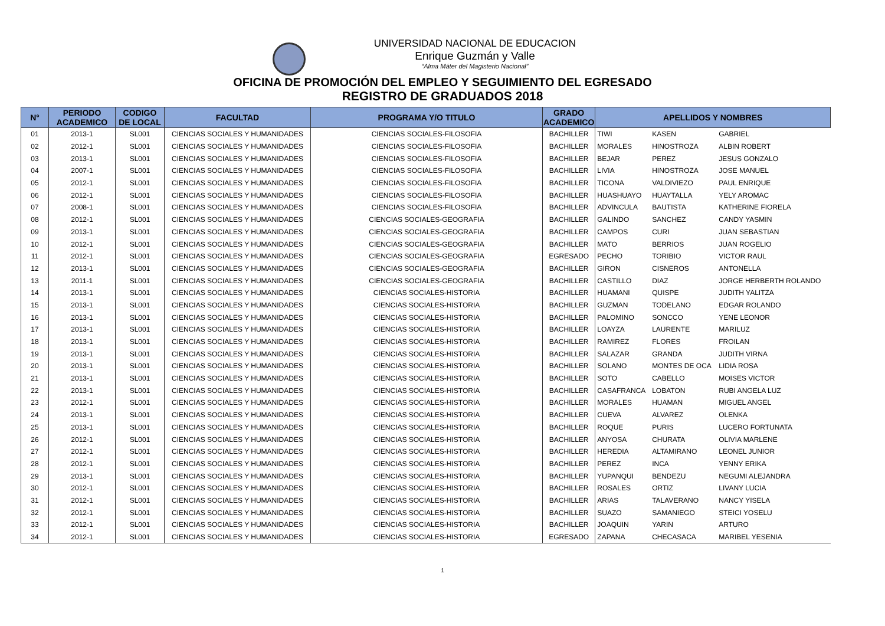UNIVERSIDAD NACIONAL DE EDUCACION
Enrique Guzmán y Valle
“Alma Máter del Magisterio Nacional”
OFICINA DE PROMOCIÓN DEL EMPLEO Y SEGUIMIENTO DEL EGRESADO
REGISTRO DE GRADUADOS 2018
| N° | PERIODO ACADEMICO | CODIGO DE LOCAL | FACULTAD | PROGRAMA Y/O TITULO | GRADO ACADEMICO | APELLIDOS Y NOMBRES | | |
| --- | --- | --- | --- | --- | --- | --- | --- | --- |
| 01 | 2013-1 | SL001 | CIENCIAS SOCIALES Y HUMANIDADES | CIENCIAS SOCIALES-FILOSOFIA | BACHILLER | TIWI | KASEN | GABRIEL |
| 02 | 2012-1 | SL001 | CIENCIAS SOCIALES Y HUMANIDADES | CIENCIAS SOCIALES-FILOSOFIA | BACHILLER | MORALES | HINOSTROZA | ALBIN ROBERT |
| 03 | 2013-1 | SL001 | CIENCIAS SOCIALES Y HUMANIDADES | CIENCIAS SOCIALES-FILOSOFIA | BACHILLER | BEJAR | PEREZ | JESUS GONZALO |
| 04 | 2007-1 | SL001 | CIENCIAS SOCIALES Y HUMANIDADES | CIENCIAS SOCIALES-FILOSOFIA | BACHILLER | LIVIA | HINOSTROZA | JOSE MANUEL |
| 05 | 2012-1 | SL001 | CIENCIAS SOCIALES Y HUMANIDADES | CIENCIAS SOCIALES-FILOSOFIA | BACHILLER | TICONA | VALDIVIEZO | PAUL ENRIQUE |
| 06 | 2012-1 | SL001 | CIENCIAS SOCIALES Y HUMANIDADES | CIENCIAS SOCIALES-FILOSOFIA | BACHILLER | HUASHUAYO | HUAYTALLA | YELY AROMAC |
| 07 | 2008-1 | SL001 | CIENCIAS SOCIALES Y HUMANIDADES | CIENCIAS SOCIALES-FILOSOFIA | BACHILLER | ADVINCULA | BAUTISTA | KATHERINE FIORELA |
| 08 | 2012-1 | SL001 | CIENCIAS SOCIALES Y HUMANIDADES | CIENCIAS SOCIALES-GEOGRAFIA | BACHILLER | GALINDO | SANCHEZ | CANDY YASMIN |
| 09 | 2013-1 | SL001 | CIENCIAS SOCIALES Y HUMANIDADES | CIENCIAS SOCIALES-GEOGRAFIA | BACHILLER | CAMPOS | CURI | JUAN SEBASTIAN |
| 10 | 2012-1 | SL001 | CIENCIAS SOCIALES Y HUMANIDADES | CIENCIAS SOCIALES-GEOGRAFIA | BACHILLER | MATO | BERRIOS | JUAN ROGELIO |
| 11 | 2012-1 | SL001 | CIENCIAS SOCIALES Y HUMANIDADES | CIENCIAS SOCIALES-GEOGRAFIA | EGRESADO | PECHO | TORIBIO | VICTOR RAUL |
| 12 | 2013-1 | SL001 | CIENCIAS SOCIALES Y HUMANIDADES | CIENCIAS SOCIALES-GEOGRAFIA | BACHILLER | GIRON | CISNEROS | ANTONELLA |
| 13 | 2011-1 | SL001 | CIENCIAS SOCIALES Y HUMANIDADES | CIENCIAS SOCIALES-GEOGRAFIA | BACHILLER | CASTILLO | DIAZ | JORGE HERBERTH ROLANDO |
| 14 | 2013-1 | SL001 | CIENCIAS SOCIALES Y HUMANIDADES | CIENCIAS SOCIALES-HISTORIA | BACHILLER | HUAMANI | QUISPE | JUDITH YALITZA |
| 15 | 2013-1 | SL001 | CIENCIAS SOCIALES Y HUMANIDADES | CIENCIAS SOCIALES-HISTORIA | BACHILLER | GUZMAN | TODELANO | EDGAR ROLANDO |
| 16 | 2013-1 | SL001 | CIENCIAS SOCIALES Y HUMANIDADES | CIENCIAS SOCIALES-HISTORIA | BACHILLER | PALOMINO | SONCCO | YENE LEONOR |
| 17 | 2013-1 | SL001 | CIENCIAS SOCIALES Y HUMANIDADES | CIENCIAS SOCIALES-HISTORIA | BACHILLER | LOAYZA | LAURENTE | MARILUZ |
| 18 | 2013-1 | SL001 | CIENCIAS SOCIALES Y HUMANIDADES | CIENCIAS SOCIALES-HISTORIA | BACHILLER | RAMIREZ | FLORES | FROILAN |
| 19 | 2013-1 | SL001 | CIENCIAS SOCIALES Y HUMANIDADES | CIENCIAS SOCIALES-HISTORIA | BACHILLER | SALAZAR | GRANDA | JUDITH VIRNA |
| 20 | 2013-1 | SL001 | CIENCIAS SOCIALES Y HUMANIDADES | CIENCIAS SOCIALES-HISTORIA | BACHILLER | SOLANO | MONTES DE OCA | LIDIA ROSA |
| 21 | 2013-1 | SL001 | CIENCIAS SOCIALES Y HUMANIDADES | CIENCIAS SOCIALES-HISTORIA | BACHILLER | SOTO | CABELLO | MOISES VICTOR |
| 22 | 2013-1 | SL001 | CIENCIAS SOCIALES Y HUMANIDADES | CIENCIAS SOCIALES-HISTORIA | BACHILLER | CASAFRANCA | LOBATON | RUBI ANGELA LUZ |
| 23 | 2012-1 | SL001 | CIENCIAS SOCIALES Y HUMANIDADES | CIENCIAS SOCIALES-HISTORIA | BACHILLER | MORALES | HUAMAN | MIGUEL ANGEL |
| 24 | 2013-1 | SL001 | CIENCIAS SOCIALES Y HUMANIDADES | CIENCIAS SOCIALES-HISTORIA | BACHILLER | CUEVA | ALVAREZ | OLENKA |
| 25 | 2013-1 | SL001 | CIENCIAS SOCIALES Y HUMANIDADES | CIENCIAS SOCIALES-HISTORIA | BACHILLER | ROQUE | PURIS | LUCERO FORTUNATA |
| 26 | 2012-1 | SL001 | CIENCIAS SOCIALES Y HUMANIDADES | CIENCIAS SOCIALES-HISTORIA | BACHILLER | ANYOSA | CHURATA | OLIVIA MARLENE |
| 27 | 2012-1 | SL001 | CIENCIAS SOCIALES Y HUMANIDADES | CIENCIAS SOCIALES-HISTORIA | BACHILLER | HEREDIA | ALTAMIRANO | LEONEL JUNIOR |
| 28 | 2012-1 | SL001 | CIENCIAS SOCIALES Y HUMANIDADES | CIENCIAS SOCIALES-HISTORIA | BACHILLER | PEREZ | INCA | YENNY ERIKA |
| 29 | 2013-1 | SL001 | CIENCIAS SOCIALES Y HUMANIDADES | CIENCIAS SOCIALES-HISTORIA | BACHILLER | YUPANQUI | BENDEZU | NEGUMI ALEJANDRA |
| 30 | 2012-1 | SL001 | CIENCIAS SOCIALES Y HUMANIDADES | CIENCIAS SOCIALES-HISTORIA | BACHILLER | ROSALES | ORTIZ | LIVANY LUCIA |
| 31 | 2012-1 | SL001 | CIENCIAS SOCIALES Y HUMANIDADES | CIENCIAS SOCIALES-HISTORIA | BACHILLER | ARIAS | TALAVERANO | NANCY YISELA |
| 32 | 2012-1 | SL001 | CIENCIAS SOCIALES Y HUMANIDADES | CIENCIAS SOCIALES-HISTORIA | BACHILLER | SUAZO | SAMANIEGO | STEICI YOSELU |
| 33 | 2012-1 | SL001 | CIENCIAS SOCIALES Y HUMANIDADES | CIENCIAS SOCIALES-HISTORIA | BACHILLER | JOAQUIN | YARIN | ARTURO |
| 34 | 2012-1 | SL001 | CIENCIAS SOCIALES Y HUMANIDADES | CIENCIAS SOCIALES-HISTORIA | EGRESADO | ZAPANA | CHECASACA | MARIBEL YESENIA |
1